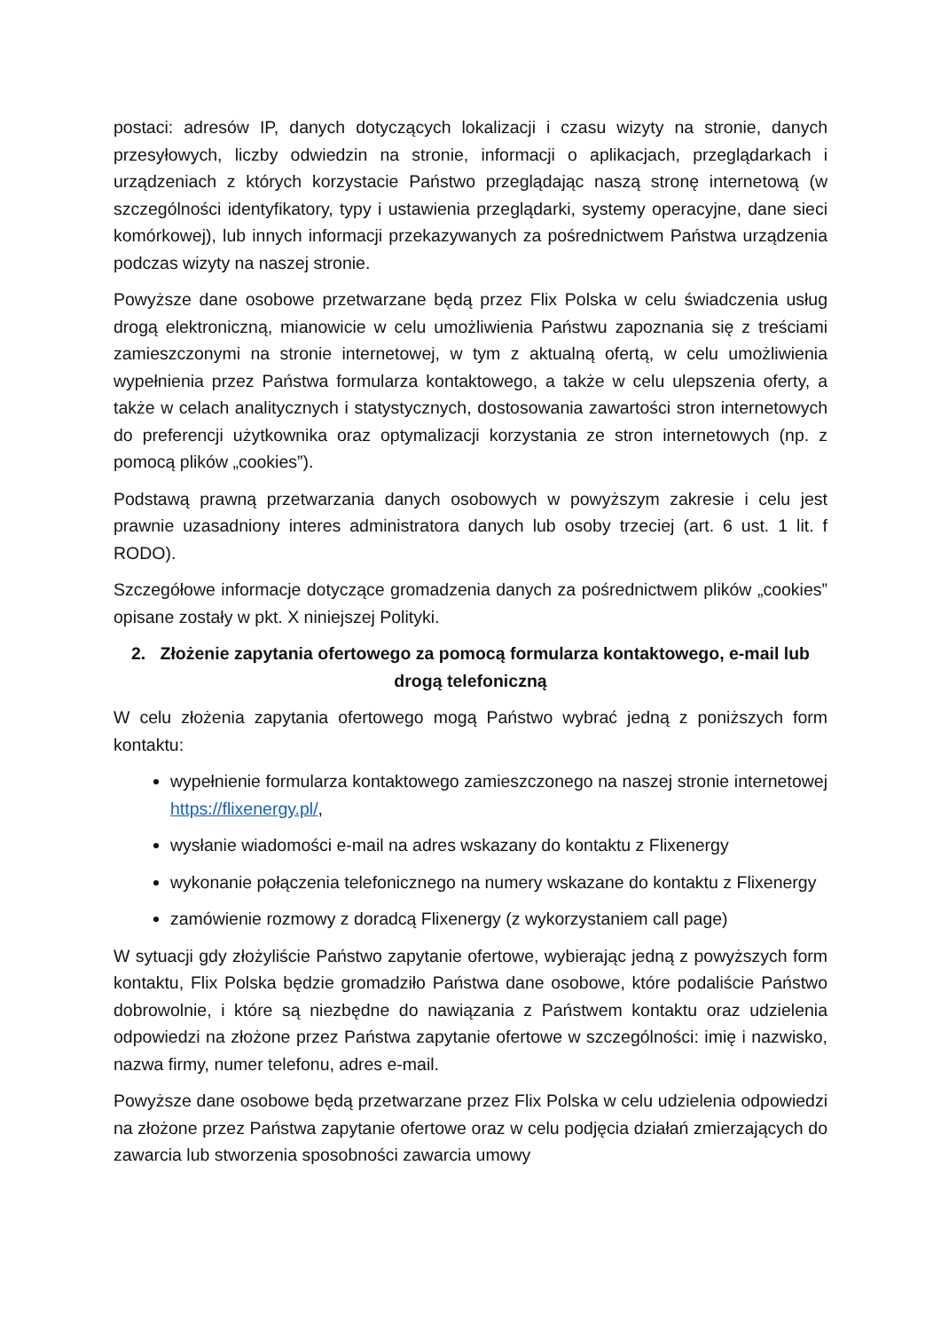postaci: adresów IP, danych dotyczących lokalizacji i czasu wizyty na stronie, danych przesyłowych, liczby odwiedzin na stronie, informacji o aplikacjach, przeglądarkach i urządzeniach z których korzystacie Państwo przeglądając naszą stronę internetową (w szczególności identyfikatory, typy i ustawienia przeglądarki, systemy operacyjne, dane sieci komórkowej), lub innych informacji przekazywanych za pośrednictwem Państwa urządzenia podczas wizyty na naszej stronie.
Powyższe dane osobowe przetwarzane będą przez Flix Polska w celu świadczenia usług drogą elektroniczną, mianowicie w celu umożliwienia Państwu zapoznania się z treściami zamieszczonymi na stronie internetowej, w tym z aktualną ofertą, w celu umożliwienia wypełnienia przez Państwa formularza kontaktowego, a także w celu ulepszenia oferty, a także w celach analitycznych i statystycznych, dostosowania zawartości stron internetowych do preferencji użytkownika oraz optymalizacji korzystania ze stron internetowych (np. z pomocą plików „cookies”).
Podstawą prawną przetwarzania danych osobowych w powyższym zakresie i celu jest prawnie uzasadniony interes administratora danych lub osoby trzeciej (art. 6 ust. 1 lit. f RODO).
Szczegółowe informacje dotyczące gromadzenia danych za pośrednictwem plików „cookies” opisane zostały w pkt. X niniejszej Polityki.
2. Złożenie zapytania ofertowego za pomocą formularza kontaktowego, e-mail lub drogą telefoniczną
W celu złożenia zapytania ofertowego mogą Państwo wybrać jedną z poniższych form kontaktu:
wypełnienie formularza kontaktowego zamieszczonego na naszej stronie internetowej https://flixenergy.pl/,
wysłanie wiadomości e-mail na adres wskazany do kontaktu z Flixenergy
wykonanie połączenia telefonicznego na numery wskazane do kontaktu z Flixenergy
zamówienie rozmowy z doradcą Flixenergy (z wykorzystaniem call page)
W sytuacji gdy złożyliście Państwo zapytanie ofertowe, wybierając jedną z powyższych form kontaktu, Flix Polska będzie gromadziło Państwa dane osobowe, które podaliście Państwo dobrowolnie, i które są niezbędne do nawiązania z Państwem kontaktu oraz udzielenia odpowiedzi na złożone przez Państwa zapytanie ofertowe w szczególności: imię i nazwisko, nazwa firmy, numer telefonu, adres e-mail.
Powyższe dane osobowe będą przetwarzane przez Flix Polska w celu udzielenia odpowiedzi na złożone przez Państwa zapytanie ofertowe oraz w celu podjęcia działań zmierzających do zawarcia lub stworzenia sposobności zawarcia umowy